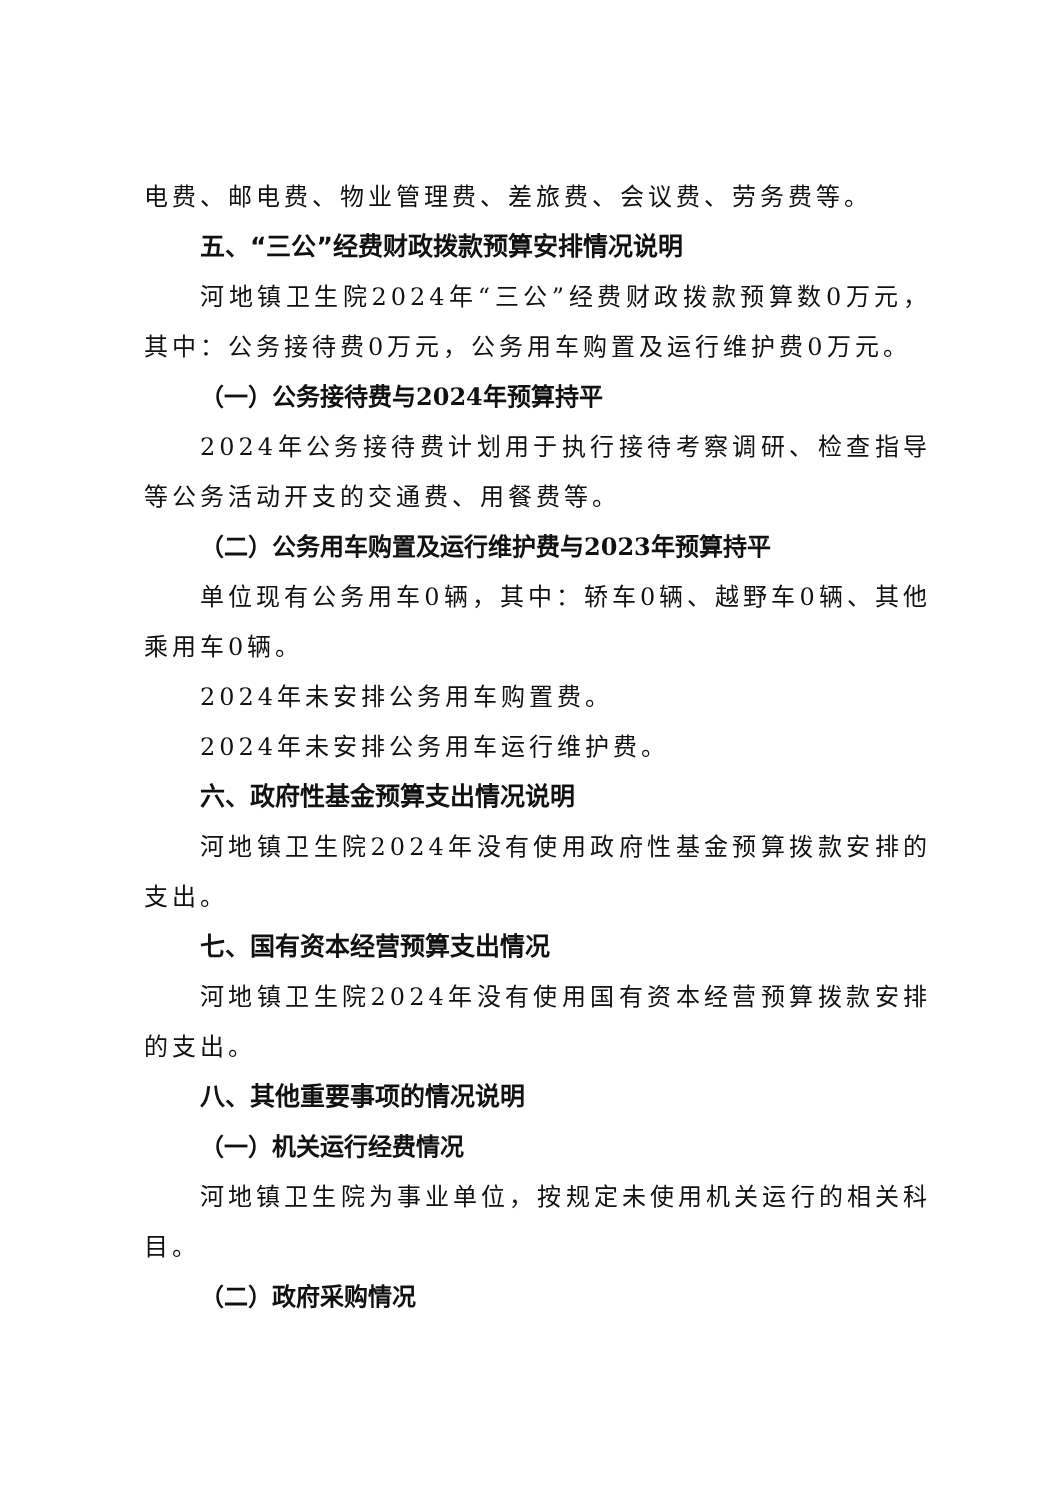电费、邮电费、物业管理费、差旅费、会议费、劳务费等。
五、“三公”经费财政拨款预算安排情况说明
河地镇卫生院2024年“三公”经费财政拨款预算数0万元，其中：公务接待费0万元，公务用车购置及运行维护费0万元。
（一）公务接待费与2024年预算持平
2024年公务接待费计划用于执行接待考察调研、检查指导等公务活动开支的交通费、用餐费等。
（二）公务用车购置及运行维护费与2023年预算持平
单位现有公务用车0辆，其中：轿车0辆、越野车0辆、其他乘用车0辆。
2024年未安排公务用车购置费。
2024年未安排公务用车运行维护费。
六、政府性基金预算支出情况说明
河地镇卫生院2024年没有使用政府性基金预算拨款安排的支出。
七、国有资本经营预算支出情况
河地镇卫生院2024年没有使用国有资本经营预算拨款安排的支出。
八、其他重要事项的情况说明
（一）机关运行经费情况
河地镇卫生院为事业单位，按规定未使用机关运行的相关科目。
（二）政府采购情况